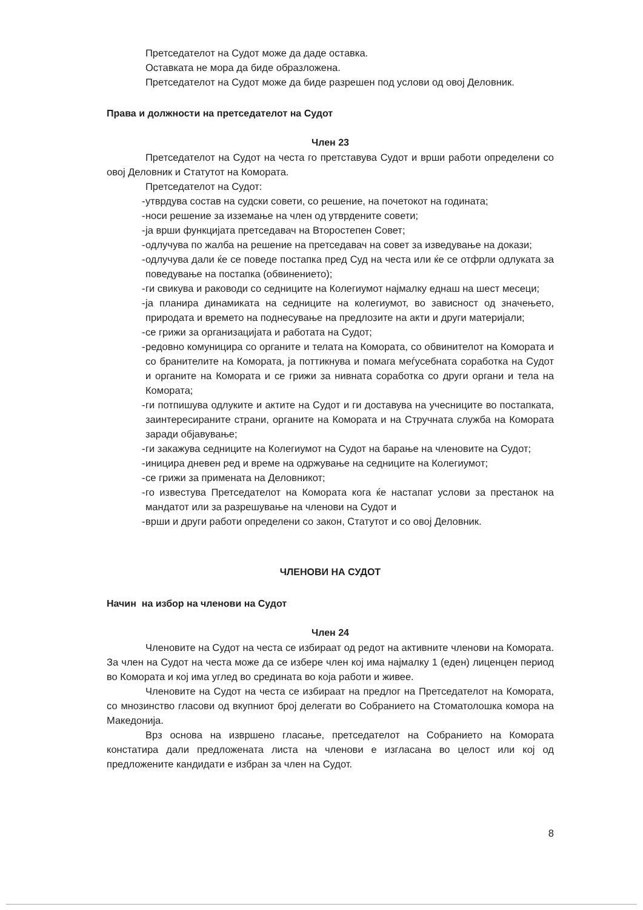Претседателот на Судот може да даде оставка.
Оставката не мора да биде образложена.
Претседателот на Судот може да биде разрешен под услови од овој Деловник.
Права и должности на претседателот на Судот
Член 23
Претседателот на Судот на честа го претставува Судот и врши работи определени со овој Деловник и Статутот на Комората.
Претседателот на Судот:
- утврдува состав на судски совети, со решение, на почетокот на годината;
- носи решение за изземање на член од утврдените совети;
- ја врши функцијата претседавач на Второстепен Совет;
- одлучува по жалба на решение на претседавач на совет за изведување на докази;
- одлучува дали ќе се поведе постапка пред Суд на честа или ќе се отфрли одлуката за поведување на постапка (обвинението);
- ги свикува и раководи со седниците на Колегиумот најмалку еднаш на шест месеци;
- ја планира динамиката на седниците на колегиумот, во зависност од значењето, природата и времето на поднесување на предлозите на акти и други материјали;
- се грижи за организацијата и работата на Судот;
- редовно комуницира со органите и телата на Комората, со обвинителот на Комората и со бранителите на Комората, ја поттикнува и помага меѓусебната соработка на Судот и органите на Комората и се грижи за нивната соработка со други органи и тела на Комората;
- ги потпишува одлуките и актите на Судот и ги доставува на учесниците во постапката, заинтересираните страни, органите на Комората и на Стручната служба на Комората заради објавување;
- ги закажува седниците на Колегиумот на Судот на барање на членовите на Судот;
- иницира дневен ред и време на одржување на седниците на Колегиумот;
- се грижи за примената на Деловникот;
- го известува Претседателот на Комората кога ќе настапат услови за престанок на мандатот или за разрешување на членови на Судот и
- врши и други работи определени со закон, Статутот и со овој Деловник.
ЧЛЕНОВИ НА СУДОТ
Начин на избор на членови на Судот
Член 24
Членовите на Судот на честа се избираат од редот на активните членови на Комората. За член на Судот на честа може да се избере член кој има најмалку 1 (еден) лиценцен период во Комората и кој има углед во средината во која работи и живее.
Членовите на Судот на честа се избираат на предлог на Претседателот на Комората, со мнозинство гласови од вкупниот број делегати во Собранието на Стоматолошка комора на Македонија.
Врз основа на извршено гласање, претседателот на Собранието на Комората констатира дали предложената листа на членови е изгласана во целост или кој од предложените кандидати е избран за член на Судот.
8